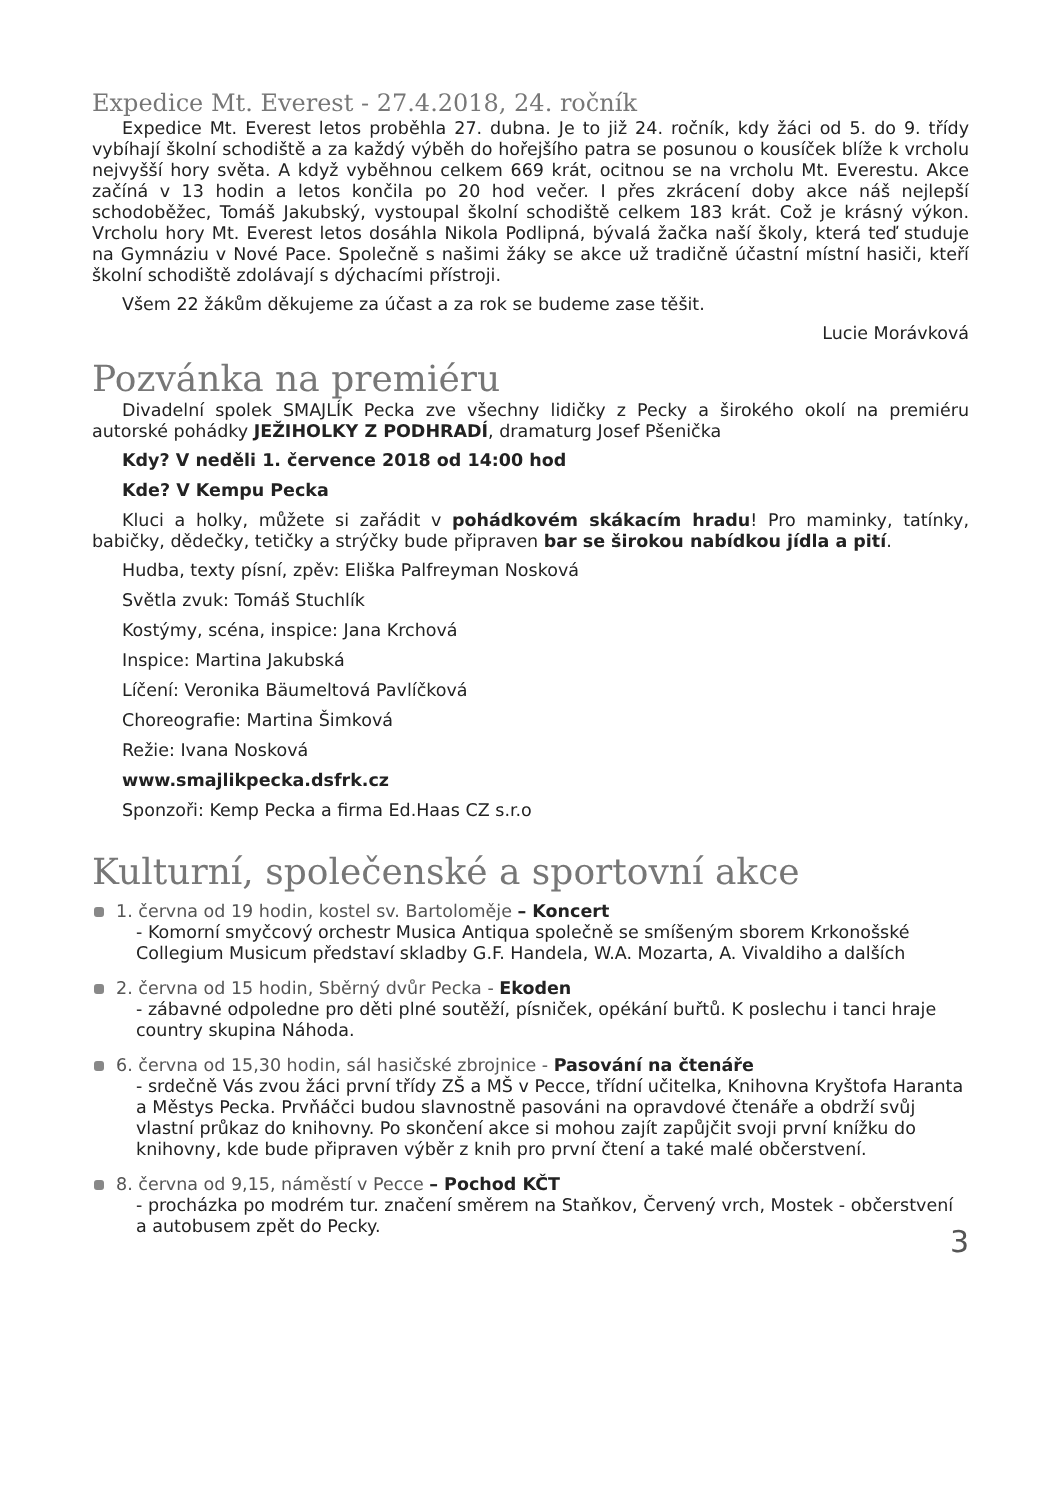Expedice Mt. Everest - 27.4.2018, 24. ročník
Expedice Mt. Everest letos proběhla 27. dubna. Je to již 24. ročník, kdy žáci od 5. do 9. třídy vybíhají školní schodiště a za každý výběh do hořejšího patra se posunou o kousíček blíže k vrcholu nejvyšší hory světa. A když vyběhnou celkem 669 krát, ocitnou se na vrcholu Mt. Everestu. Akce začíná v 13 hodin a letos končila po 20 hod večer. I přes zkrácení doby akce náš nejlepší schodoběžec, Tomáš Jakubský, vystoupal školní schodiště celkem 183 krát. Což je krásný výkon. Vrcholu hory Mt. Everest letos dosáhla Nikola Podlipná, bývalá žačka naší školy, která teď studuje na Gymnáziu v Nové Pace. Společně s našimi žáky se akce už tradičně účastní místní hasiči, kteří školní schodiště zdolávají s dýchacími přístroji.
Všem 22 žákům děkujeme za účast a za rok se budeme zase těšit.
Lucie Morávková
Pozvánka na premiéru
Divadelní spolek SMAJLÍK Pecka zve všechny lidičky z Pecky a širokého okolí na premiéru autorské pohádky JEŽIHOLKY Z PODHRADÍ, dramaturg Josef Pšenička
Kdy? V neděli 1. července 2018 od 14:00 hod
Kde? V Kempu Pecka
Kluci a holky, můžete si zařádit v pohádkovém skákacím hradu! Pro maminky, tatínky, babičky, dědečky, tetičky a strýčky bude připraven bar se širokou nabídkou jídla a pití.
Hudba, texty písní, zpěv: Eliška Palfreyman Nosková
Světla zvuk: Tomáš Stuchlík
Kostýmy, scéna, inspice: Jana Krchová
Inspice: Martina Jakubská
Líčení: Veronika Bäumeltová Pavlíčková
Choreografie: Martina Šimková
Režie: Ivana Nosková
www.smajlikpecka.dsfrk.cz
Sponzoři: Kemp Pecka a firma Ed.Haas CZ s.r.o
Kulturní, společenské a sportovní akce
1. června od 19 hodin, kostel sv. Bartoloměje – Koncert
- Komorní smyčcový orchestr Musica Antiqua společně se smíšeným sborem Krkonošské Collegium Musicum představí skladby G.F. Handela, W.A. Mozarta, A. Vivaldiho a dalších
2. června od 15 hodin, Sběrný dvůr Pecka - Ekoden
- zábavné odpoledne pro děti plné soutěží, písniček, opékání buřtů. K poslechu i tanci hraje country skupina Náhoda.
6. června od 15,30 hodin, sál hasičské zbrojnice - Pasování na čtenáře
- srdečně Vás zvou žáci první třídy ZŠ a MŠ v Pecce, třídní učitelka, Knihovna Kryštofa Haranta a Městys Pecka. Prvňáčci budou slavnostně pasováni na opravdové čtenáře a obdrží svůj vlastní průkaz do knihovny. Po skončení akce si mohou zajít zapůjčit svoji první knížku do knihovny, kde bude připraven výběr z knih pro první čtení a také malé občerstvení.
8. června od 9,15, náměstí v Pecce – Pochod KČT
- procházka po modrém tur. značení směrem na Staňkov, Červený vrch, Mostek - občerstvení a autobusem zpět do Pecky.
3